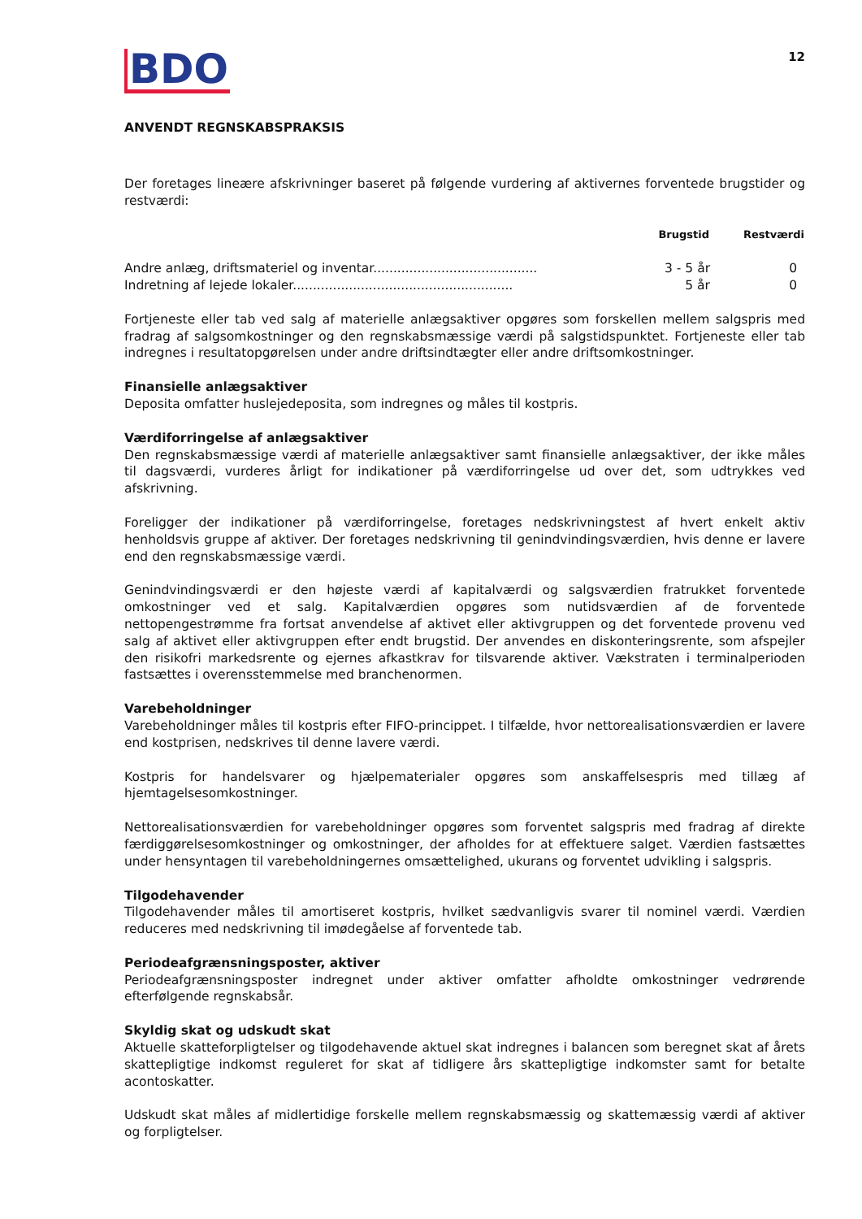BDO
12
ANVENDT REGNSKABSPRAKSIS
Der foretages lineære afskrivninger baseret på følgende vurdering af aktivernes forventede brugstider og restværdi:
| | Brugstid | Restværdi |
| --- | --- | --- |
| Andre anlæg, driftsmateriel og inventar......................................... | 3 - 5 år | 0 |
| Indretning af lejede lokaler....................................................... | 5 år | 0 |
Fortjeneste eller tab ved salg af materielle anlægsaktiver opgøres som forskellen mellem salgspris med fradrag af salgsomkostninger og den regnskabsmæssige værdi på salgstidspunktet. Fortjeneste eller tab indregnes i resultatopgørelsen under andre driftsindtægter eller andre driftsomkostninger.
Finansielle anlægsaktiver
Deposita omfatter huslejedeposita, som indregnes og måles til kostpris.
Værdiforringelse af anlægsaktiver
Den regnskabsmæssige værdi af materielle anlægsaktiver samt finansielle anlægsaktiver, der ikke måles til dagsværdi, vurderes årligt for indikationer på værdiforringelse ud over det, som udtrykkes ved afskrivning.
Foreligger der indikationer på værdiforringelse, foretages nedskrivningstest af hvert enkelt aktiv henholdsvis gruppe af aktiver. Der foretages nedskrivning til genindvindingsværdien, hvis denne er lavere end den regnskabsmæssige værdi.
Genindvindingsværdi er den højeste værdi af kapitalværdi og salgsværdien fratrukket forventede omkostninger ved et salg. Kapitalværdien opgøres som nutidsværdien af de forventede nettopengestrømme fra fortsat anvendelse af aktivet eller aktivgruppen og det forventede provenu ved salg af aktivet eller aktivgruppen efter endt brugstid. Der anvendes en diskonteringsrente, som afspejler den risikofri markedsrente og ejernes afkastkrav for tilsvarende aktiver. Vækstraten i terminalperioden fastsættes i overensstemmelse med branchenormen.
Varebeholdninger
Varebeholdninger måles til kostpris efter FIFO-princippet. I tilfælde, hvor nettorealisationsværdien er lavere end kostprisen, nedskrives til denne lavere værdi.
Kostpris for handelsvarer og hjælpematerialer opgøres som anskaffelsespris med tillæg af hjemtagelsesomkostninger.
Nettorealisationsværdien for varebeholdninger opgøres som forventet salgspris med fradrag af direkte færdiggørelsesomkostninger og omkostninger, der afholdes for at effektuere salget. Værdien fastsættes under hensyntagen til varebeholdningernes omsættelighed, ukurans og forventet udvikling i salgspris.
Tilgodehavender
Tilgodehavender måles til amortiseret kostpris, hvilket sædvanligvis svarer til nominel værdi. Værdien reduceres med nedskrivning til imødegåelse af forventede tab.
Periodeafgrænsningsposter, aktiver
Periodeafgrænsningsposter indregnet under aktiver omfatter afholdte omkostninger vedrørende efterfølgende regnskabsår.
Skyldig skat og udskudt skat
Aktuelle skatteforpligtelser og tilgodehavende aktuel skat indregnes i balancen som beregnet skat af årets skattepligtige indkomst reguleret for skat af tidligere års skattepligtige indkomster samt for betalte acontoskatter.
Udskudt skat måles af midlertidige forskelle mellem regnskabsmæssig og skattemæssig værdi af aktiver og forpligtelser.